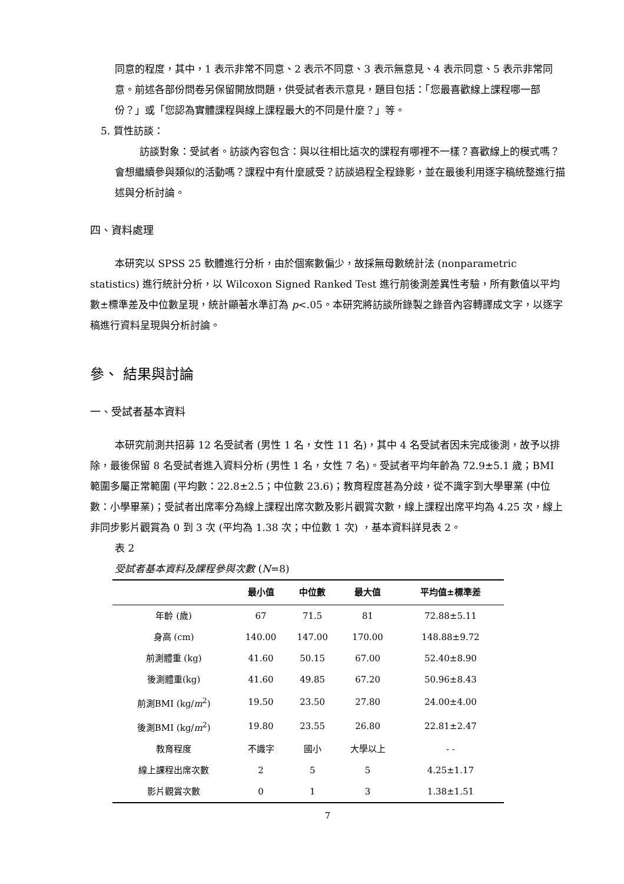同意的程度，其中，1 表示非常不同意、2 表示不同意、3 表示無意見、4 表示同意、5 表示非常同意。前述各部份問卷另保留開放問題，供受試者表示意見，題目包括：「您最喜歡線上課程哪一部份？」或「您認為實體課程與線上課程最大的不同是什麼？」等。
5. 質性訪談：
訪談對象：受試者。訪談內容包含：與以往相比這次的課程有哪裡不一樣？喜歡線上的模式嗎？會想繼續參與類似的活動嗎？課程中有什麼感受？訪談過程全程錄影，並在最後利用逐字稿統整進行描述與分析討論。
四、資料處理
本研究以 SPSS 25 軟體進行分析，由於個案數偏少，故採無母數統計法 (nonparametric statistics) 進行統計分析，以 Wilcoxon Signed Ranked Test 進行前後測差異性考驗，所有數值以平均數±標準差及中位數呈現，統計顯著水準訂為 p<.05。本研究將訪談所錄製之錄音內容轉譯成文字，以逐字稿進行資料呈現與分析討論。
參、 結果與討論
一、受試者基本資料
本研究前測共招募 12 名受試者 (男性 1 名，女性 11 名)，其中 4 名受試者因未完成後測，故予以排除，最後保留 8 名受試者進入資料分析 (男性 1 名，女性 7 名)。受試者平均年齡為 72.9±5.1 歲；BMI 範圍多屬正常範圍 (平均數：22.8±2.5；中位數 23.6)；教育程度甚為分歧，從不識字到大學畢業 (中位數：小學畢業)；受試者出席率分為線上課程出席次數及影片觀賞次數，線上課程出席平均為 4.25 次，線上非同步影片觀賞為 0 到 3 次 (平均為 1.38 次；中位數 1 次) ，基本資料詳見表 2。
表 2
受試者基本資料及課程參與次數 (N=8)
| | 最小值 | 中位數 | 最大值 | 平均值±標準差 |
| --- | --- | --- | --- | --- |
| 年齡 (歲) | 67 | 71.5 | 81 | 72.88±5.11 |
| 身高 (cm) | 140.00 | 147.00 | 170.00 | 148.88±9.72 |
| 前測體重 (kg) | 41.60 | 50.15 | 67.00 | 52.40±8.90 |
| 後測體重(kg) | 41.60 | 49.85 | 67.20 | 50.96±8.43 |
| 前測BMI (kg/ m<sup>2</sup>) | 19.50 | 23.50 | 27.80 | 24.00±4.00 |
| 後測BMI (kg/ m<sup>2</sup>) | 19.80 | 23.55 | 26.80 | 22.81±2.47 |
| 教育程度 | 不識字 | 國小 | 大學以上 | - - |
| 線上課程出席次數 | 2 | 5 | 5 | 4.25±1.17 |
| 影片觀賞次數 | 0 | 1 | 3 | 1.38±1.51 |
7